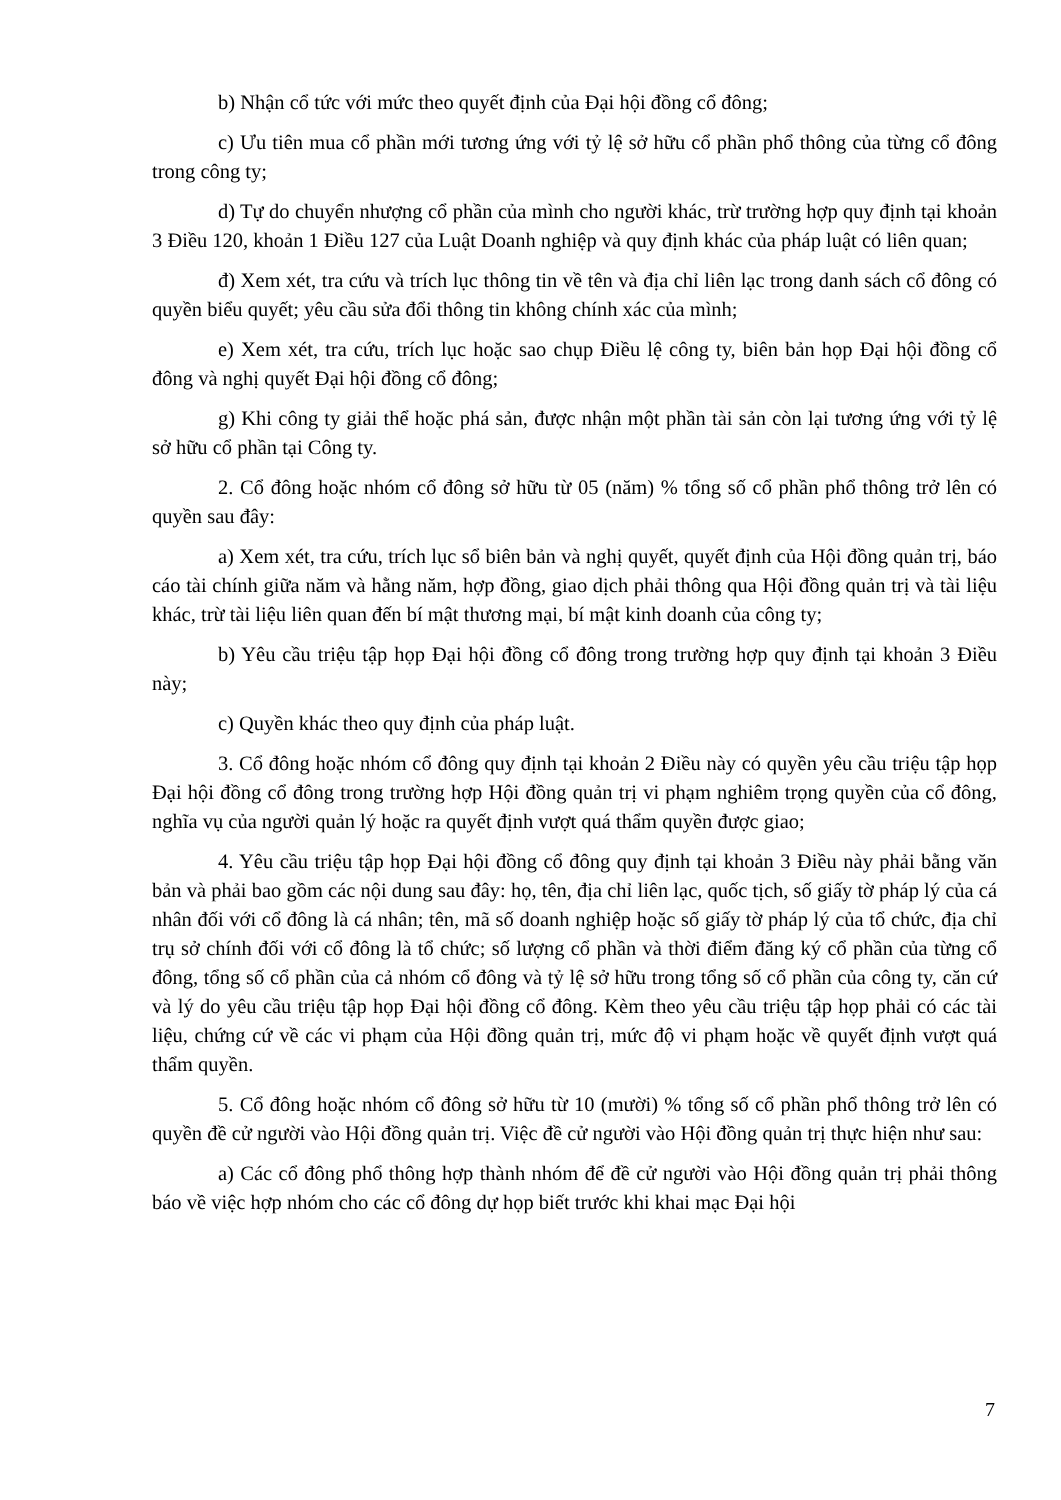b) Nhận cổ tức với mức theo quyết định của Đại hội đồng cổ đông;
c) Ưu tiên mua cổ phần mới tương ứng với tỷ lệ sở hữu cổ phần phổ thông của từng cổ đông trong công ty;
d) Tự do chuyển nhượng cổ phần của mình cho người khác, trừ trường hợp quy định tại khoản 3 Điều 120, khoản 1 Điều 127 của Luật Doanh nghiệp và quy định khác của pháp luật có liên quan;
đ) Xem xét, tra cứu và trích lục thông tin về tên và địa chỉ liên lạc trong danh sách cổ đông có quyền biểu quyết; yêu cầu sửa đổi thông tin không chính xác của mình;
e) Xem xét, tra cứu, trích lục hoặc sao chụp Điều lệ công ty, biên bản họp Đại hội đồng cổ đông và nghị quyết Đại hội đồng cổ đông;
g) Khi công ty giải thể hoặc phá sản, được nhận một phần tài sản còn lại tương ứng với tỷ lệ sở hữu cổ phần tại Công ty.
2. Cổ đông hoặc nhóm cổ đông sở hữu từ 05 (năm) % tổng số cổ phần phổ thông trở lên có quyền sau đây:
a) Xem xét, tra cứu, trích lục sổ biên bản và nghị quyết, quyết định của Hội đồng quản trị, báo cáo tài chính giữa năm và hằng năm, hợp đồng, giao dịch phải thông qua Hội đồng quản trị và tài liệu khác, trừ tài liệu liên quan đến bí mật thương mại, bí mật kinh doanh của công ty;
b) Yêu cầu triệu tập họp Đại hội đồng cổ đông trong trường hợp quy định tại khoản 3 Điều này;
c) Quyền khác theo quy định của pháp luật.
3. Cổ đông hoặc nhóm cổ đông quy định tại khoản 2 Điều này có quyền yêu cầu triệu tập họp Đại hội đồng cổ đông trong trường hợp Hội đồng quản trị vi phạm nghiêm trọng quyền của cổ đông, nghĩa vụ của người quản lý hoặc ra quyết định vượt quá thẩm quyền được giao;
4. Yêu cầu triệu tập họp Đại hội đồng cổ đông quy định tại khoản 3 Điều này phải bằng văn bản và phải bao gồm các nội dung sau đây: họ, tên, địa chỉ liên lạc, quốc tịch, số giấy tờ pháp lý của cá nhân đối với cổ đông là cá nhân; tên, mã số doanh nghiệp hoặc số giấy tờ pháp lý của tổ chức, địa chỉ trụ sở chính đối với cổ đông là tổ chức; số lượng cổ phần và thời điểm đăng ký cổ phần của từng cổ đông, tổng số cổ phần của cả nhóm cổ đông và tỷ lệ sở hữu trong tổng số cổ phần của công ty, căn cứ và lý do yêu cầu triệu tập họp Đại hội đồng cổ đông. Kèm theo yêu cầu triệu tập họp phải có các tài liệu, chứng cứ về các vi phạm của Hội đồng quản trị, mức độ vi phạm hoặc về quyết định vượt quá thẩm quyền.
5. Cổ đông hoặc nhóm cổ đông sở hữu từ 10 (mười) % tổng số cổ phần phổ thông trở lên có quyền đề cử người vào Hội đồng quản trị. Việc đề cử người vào Hội đồng quản trị thực hiện như sau:
a) Các cổ đông phổ thông hợp thành nhóm để đề cử người vào Hội đồng quản trị phải thông báo về việc hợp nhóm cho các cổ đông dự họp biết trước khi khai mạc Đại hội
7